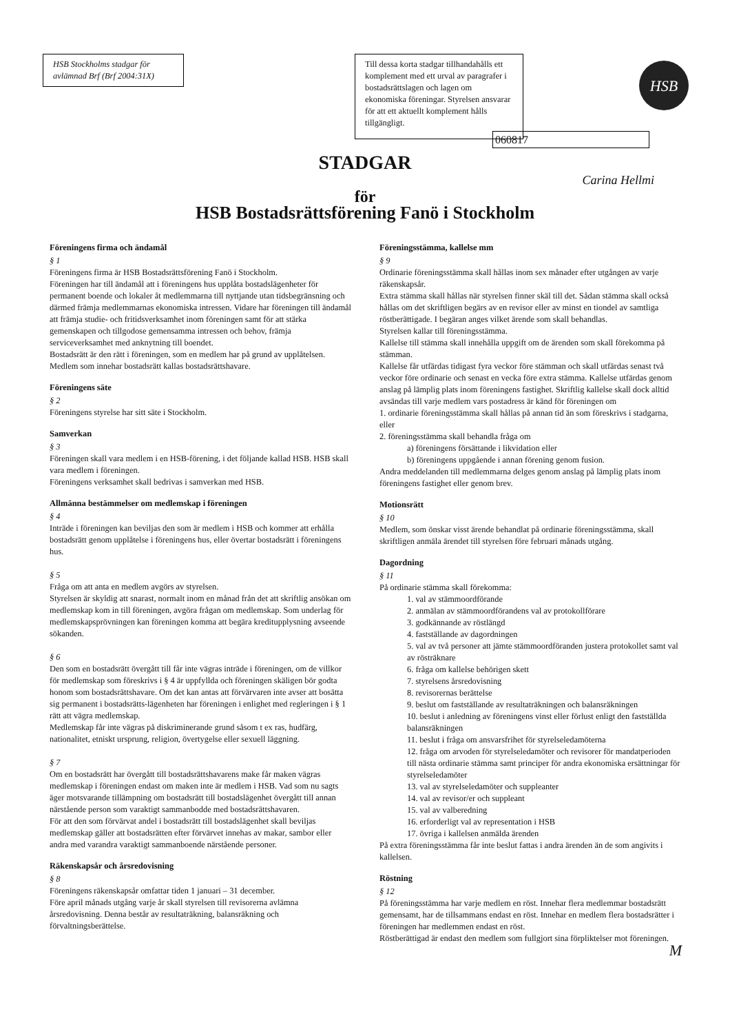HSB Stockholms stadgar för avlämnad Brf (Brf 2004:31X)
Till dessa korta stadgar tillhandahålls ett komplement med ett urval av paragrafer i bostadsrättslagen och lagen om ekonomiska föreningar. Styrelsen ansvarar för att ett aktuellt komplement hålls tillgängligt.
HSB
060817
STADGAR
Carina Hellmi
för
HSB Bostadsrättsförening Fanö i Stockholm
Föreningens firma och ändamål
§ 1
Föreningens firma är HSB Bostadsrättsförening Fanö i Stockholm.
Föreningen har till ändamål att i föreningens hus upplåta bostadslägenheter för permanent boende och lokaler åt medlemmarna till nyttjande utan tidsbegränsning och därmed främja medlemmarnas ekonomiska intressen. Vidare har föreningen till ändamål att främja studie- och fritidsverksamhet inom föreningen samt för att stärka gemenskapen och tillgodose gemensamma intressen och behov, främja serviceverksamhet med anknytning till boendet.
Bostadsrätt är den rätt i föreningen, som en medlem har på grund av upplåtelsen.
Medlem som innehar bostadsrätt kallas bostadsrättshavare.
Föreningens säte
§ 2
Föreningens styrelse har sitt säte i Stockholm.
Samverkan
§ 3
Föreningen skall vara medlem i en HSB-förening, i det följande kallad HSB. HSB skall vara medlem i föreningen.
Föreningens verksamhet skall bedrivas i samverkan med HSB.
Allmänna bestämmelser om medlemskap i föreningen
§ 4
Inträde i föreningen kan beviljas den som är medlem i HSB och kommer att erhålla bostadsrätt genom upplåtelse i föreningens hus, eller övertar bostadsrätt i föreningens hus.
§ 5
Fråga om att anta en medlem avgörs av styrelsen.
Styrelsen är skyldig att snarast, normalt inom en månad från det att skriftlig ansökan om medlemskap kom in till föreningen, avgöra frågan om medlemskap. Som underlag för medlemskapsprövningen kan föreningen komma att begära kreditupplysning avseende sökanden.
§ 6
Den som en bostadsrätt övergått till får inte vägras inträde i föreningen, om de villkor för medlemskap som föreskrivs i § 4 är uppfyllda och föreningen skäligen bör godta honom som bostadsrättshavare. Om det kan antas att förvärvaren inte avser att bosätta sig permanent i bostadsrätts-lägenheten har föreningen i enlighet med regleringen i § 1 rätt att vägra medlemskap.
Medlemskap får inte vägras på diskriminerande grund såsom t ex ras, hudfärg, nationalitet, etniskt ursprung, religion, övertygelse eller sexuell läggning.
§ 7
Om en bostadsrätt har övergått till bostadsrättshavarens make får maken vägras medlemskap i föreningen endast om maken inte är medlem i HSB. Vad som nu sagts äger motsvarande tillämpning om bostadsrätt till bostadslägenhet övergått till annan närstående person som varaktigt sammanbodde med bostadsrättshavaren.
För att den som förvärvat andel i bostadsrätt till bostadslägenhet skall beviljas medlemskap gäller att bostadsrätten efter förvärvet innehas av makar, sambor eller andra med varandra varaktigt sammanboende närstående personer.
Räkenskapsår och årsredovisning
§ 8
Föreningens räkenskapsår omfattar tiden 1 januari – 31 december.
Före april månads utgång varje år skall styrelsen till revisorerna avlämna årsredovisning. Denna består av resultaträkning, balansräkning och förvaltningsberättelse.
Föreningsstämma, kallelse mm
§ 9
Ordinarie föreningsstämma skall hållas inom sex månader efter utgången av varje räkenskapsår.
Extra stämma skall hållas när styrelsen finner skäl till det. Sådan stämma skall också hållas om det skriftligen begärs av en revisor eller av minst en tiondel av samtliga röstberättigade. I begäran anges vilket ärende som skall behandlas.
Styrelsen kallar till föreningsstämma.
Kallelse till stämma skall innehålla uppgift om de ärenden som skall förekomma på stämman.
Kallelse får utfärdas tidigast fyra veckor före stämman och skall utfärdas senast två veckor före ordinarie och senast en vecka före extra stämma. Kallelse utfärdas genom anslag på lämplig plats inom föreningens fastighet. Skriftlig kallelse skall dock alltid avsändas till varje medlem vars postadress är känd för föreningen om
1. ordinarie föreningsstämma skall hållas på annan tid än som föreskrivs i stadgarna, eller
2. föreningsstämma skall behandla fråga om
a) föreningens försättande i likvidation eller
b) föreningens uppgående i annan förening genom fusion.
Andra meddelanden till medlemmarna delges genom anslag på lämplig plats inom föreningens fastighet eller genom brev.
Motionsrätt
§ 10
Medlem, som önskar visst ärende behandlat på ordinarie föreningsstämma, skall skriftligen anmäla ärendet till styrelsen före februari månads utgång.
Dagordning
§ 11
På ordinarie stämma skall förekomma:
1. val av stämmoordförande
2. anmälan av stämmoordförandens val av protokollförare
3. godkännande av röstlängd
4. fastställande av dagordningen
5. val av två personer att jämte stämmoordföranden justera protokollet samt val av rösträknare
6. fråga om kallelse behörigen skett
7. styrelsens årsredovisning
8. revisorernas berättelse
9. beslut om fastställande av resultaträkningen och balansräkningen
10. beslut i anledning av föreningens vinst eller förlust enligt den fastställda balansräkningen
11. beslut i fråga om ansvarsfrihet för styrelseledamöterna
12. fråga om arvoden för styrelseledamöter och revisorer för mandatperioden till nästa ordinarie stämma samt principer för andra ekonomiska ersättningar för styrelseledamöter
13. val av styrelseledamöter och suppleanter
14. val av revisor/er och suppleant
15. val av valberedning
16. erforderligt val av representation i HSB
17. övriga i kallelsen anmälda ärenden
På extra föreningsstämma får inte beslut fattas i andra ärenden än de som angivits i kallelsen.
Röstning
§ 12
På föreningsstämma har varje medlem en röst. Innehar flera medlemmar bostadsrätt gemensamt, har de tillsammans endast en röst. Innehar en medlem flera bostadsrätter i föreningen har medlemmen endast en röst.
Röstberättigad är endast den medlem som fullgjort sina förpliktelser mot föreningen.
M